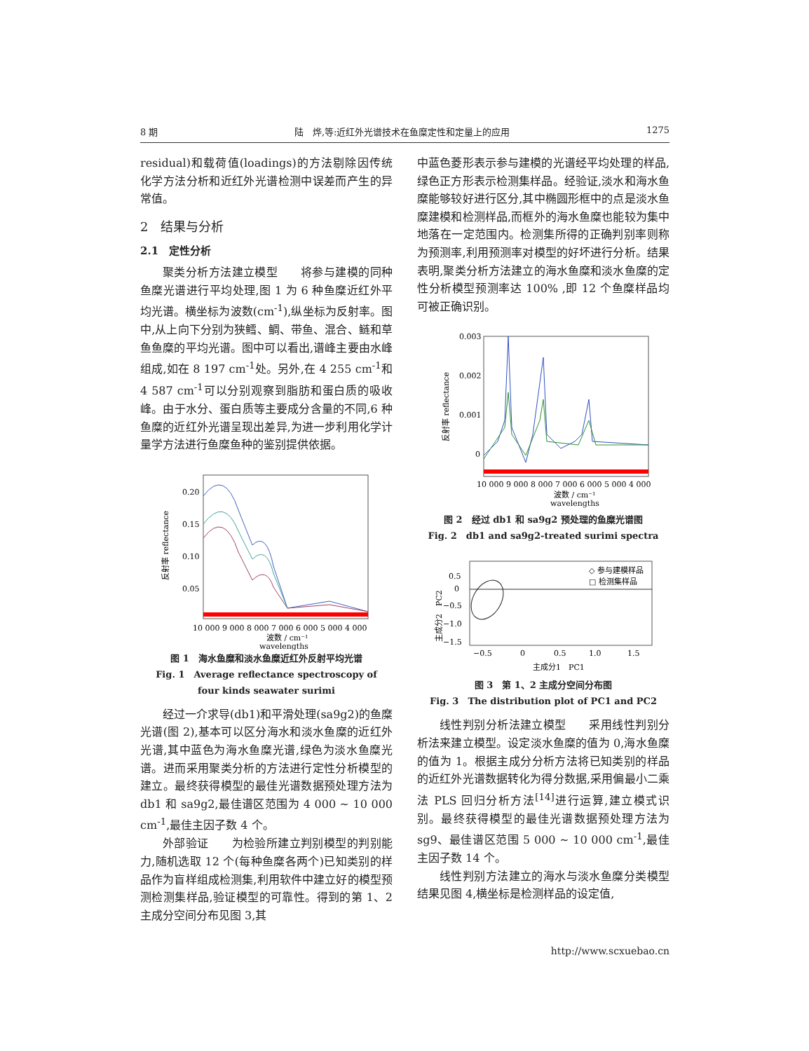8 期 陆　烨,等:近红外光谱技术在鱼糜定性和定量上的应用 1275
residual)和载荷值(loadings)的方法剔除因传统化学方法分析和近红外光谱检测中误差而产生的异常值。
2　结果与分析
2.1　定性分析
聚类分析方法建立模型　　将参与建模的同种鱼糜光谱进行平均处理,图 1 为 6 种鱼糜近红外平均光谱。横坐标为波数(cm<sup>-1</sup>),纵坐标为反射率。图中,从上向下分别为狭鳕、鲷、带鱼、混合、鲢和草鱼鱼糜的平均光谱。图中可以看出,谱峰主要由水峰组成,如在 8 197 cm<sup>-1</sup>处。另外,在 4 255 cm<sup>-1</sup>和 4 587 cm<sup>-1</sup>可以分别观察到脂肪和蛋白质的吸收峰。由于水分、蛋白质等主要成分含量的不同,6 种鱼糜的近红外光谱呈现出差异,为进一步利用化学计量学方法进行鱼糜鱼种的鉴别提供依据。
0.20
0.15
0.10
0.05
反射率 reflectance
10 000 9 000 8 000 7 000 6 000 5 000 4 000
波数 / cm⁻¹
wavelengths
图 1　海水鱼糜和淡水鱼糜近红外反射平均光谱
Fig. 1　Average reflectance spectroscopy of
four kinds seawater surimi
经过一介求导(db1)和平滑处理(sa9g2)的鱼糜光谱(图 2),基本可以区分海水和淡水鱼糜的近红外光谱,其中蓝色为海水鱼糜光谱,绿色为淡水鱼糜光谱。进而采用聚类分析的方法进行定性分析模型的建立。最终获得模型的最佳光谱数据预处理方法为 db1 和 sa9g2,最佳谱区范围为 4 000 ~ 10 000 cm<sup>-1</sup>,最佳主因子数 4 个。
外部验证　　为检验所建立判别模型的判别能力,随机选取 12 个(每种鱼糜各两个)已知类别的样品作为盲样组成检测集,利用软件中建立好的模型预测检测集样品,验证模型的可靠性。得到的第 1、2 主成分空间分布见图 3,其
中蓝色菱形表示参与建模的光谱经平均处理的样品,绿色正方形表示检测集样品。经验证,淡水和海水鱼糜能够较好进行区分,其中椭圆形框中的点是淡水鱼糜建模和检测样品,而框外的海水鱼糜也能较为集中地落在一定范围内。检测集所得的正确判别率则称为预测率,利用预测率对模型的好坏进行分析。结果表明,聚类分析方法建立的海水鱼糜和淡水鱼糜的定性分析模型预测率达 100% ,即 12 个鱼糜样品均可被正确识别。
0.003
0.002
0.001
0
反射率 reflectance
10 000 9 000 8 000 7 000 6 000 5 000 4 000
波数 / cm⁻¹
wavelengths
图 2　经过 db1 和 sa9g2 预处理的鱼糜光谱图
Fig. 2　db1 and sa9g2-treated surimi spectra
◇ 参与建模样品
□ 检测集样品
0.5
0
−0.5
−1.0
−1.5
主成分2　PC2
−0.5
0
0.5
1.0
1.5
主成分1　PC1
图 3　第 1、2 主成分空间分布图
Fig. 3　The distribution plot of PC1 and PC2
线性判别分析法建立模型　　采用线性判别分析法来建立模型。设定淡水鱼糜的值为 0,海水鱼糜的值为 1。根据主成分分析方法将已知类别的样品的近红外光谱数据转化为得分数据,采用偏最小二乘法 PLS 回归分析方法<sup>[14]</sup>进行运算,建立模式识别。最终获得模型的最佳光谱数据预处理方法为 sg9、最佳谱区范围 5 000 ~ 10 000 cm<sup>-1</sup>,最佳主因子数 14 个。
线性判别方法建立的海水与淡水鱼糜分类模型结果见图 4,横坐标是检测样品的设定值,
http://www.scxuebao.cn